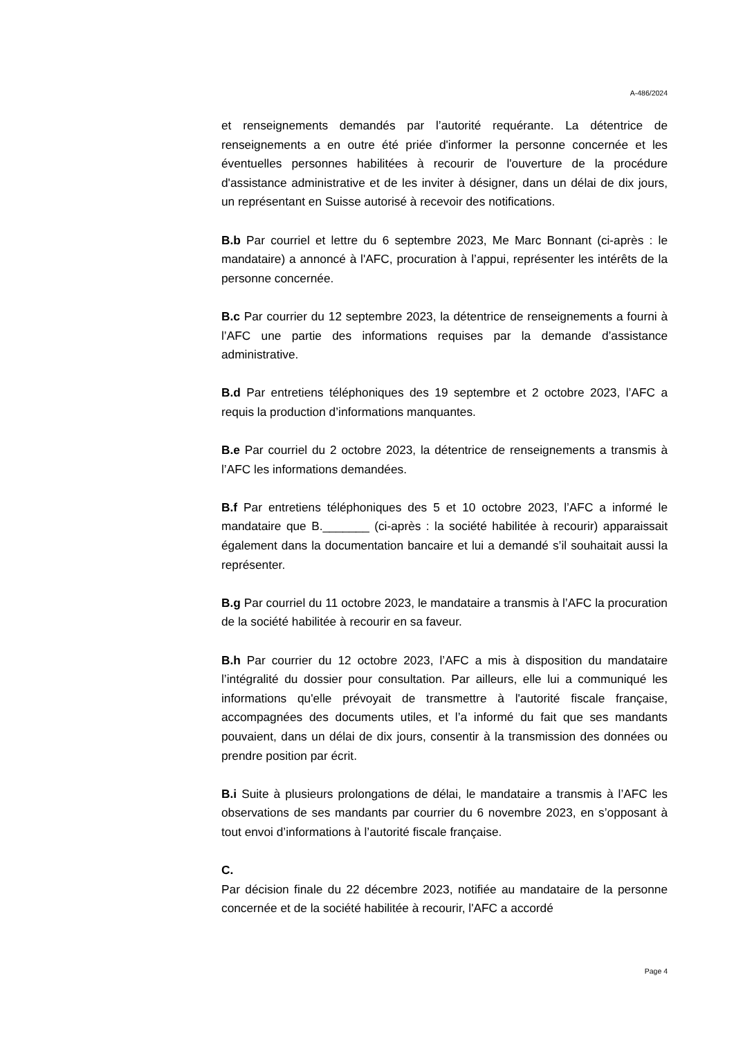A-486/2024
et renseignements demandés par l’autorité requérante. La détentrice de renseignements a en outre été priée d'informer la personne concernée et les éventuelles personnes habilitées à recourir de l'ouverture de la procé­dure d'assistance administrative et de les inviter à désigner, dans un délai de dix jours, un représentant en Suisse autorisé à recevoir des notifica­tions.
B.b Par courriel et lettre du 6 septembre 2023, Me Marc Bonnant (ci-après : le mandataire) a annoncé à l'AFC, procuration à l’appui, représen­ter les intérêts de la personne concernée.
B.c Par courrier du 12 septembre 2023, la détentrice de renseignements a fourni à l’AFC une partie des informations requises par la demande d’as­sistance administrative.
B.d Par entretiens téléphoniques des 19 septembre et 2 octobre 2023, l’AFC a requis la production d’informations manquantes.
B.e Par courriel du 2 octobre 2023, la détentrice de renseignements a transmis à l’AFC les informations demandées.
B.f Par entretiens téléphoniques des 5 et 10 octobre 2023, l’AFC a informé le mandataire que B._______ (ci-après : la société habilitée à recourir) ap­paraissait également dans la documentation bancaire et lui a demandé s’il souhaitait aussi la représenter.
B.g Par courriel du 11 octobre 2023, le mandataire a transmis à l’AFC la procuration de la société habilitée à recourir en sa faveur.
B.h Par courrier du 12 octobre 2023, l’AFC a mis à disposition du manda­taire l’intégralité du dossier pour consultation. Par ailleurs, elle lui a com­muniqué les informations qu'elle prévoyait de transmettre à l'autorité fiscale française, accompagnées des documents utiles, et l’a informé du fait que ses mandants pouvaient, dans un délai de dix jours, consentir à la trans­mission des données ou prendre position par écrit.
B.i Suite à plusieurs prolongations de délai, le mandataire a transmis à l’AFC les observations de ses mandants par courrier du 6 novembre 2023, en s’opposant à tout envoi d’informations à l’autorité fiscale française.
C.
Par décision finale du 22 décembre 2023, notifiée au mandataire de la personne concernée et de la société habilitée à recourir, l'AFC a accordé
Page 4